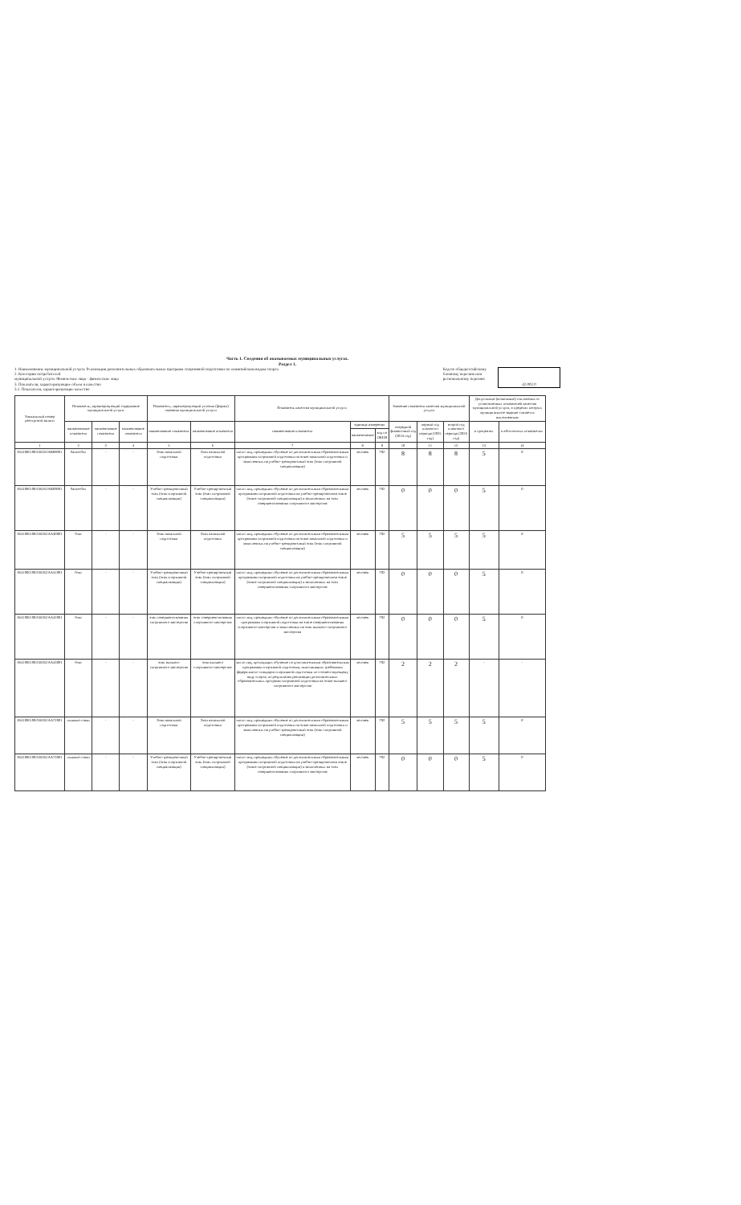Часть 1. Сведения об оказываемых муниципальных услугах.
Раздел 1.
1. Наименование муниципальной услуги: Реализация дополнительных образовательных программ спортивной подготовки по олимпийским видам спорта
2. Категории потребителей
муниципальной услуги: Физические лица - физические лица
3. Показатели, характеризующие объем и качество
3.1. Показатели, характеризующие качество
Код по общероссийскому
базовому перечню или
региональному перечню
42.002.0
| Уникальный номер реестровой записи | Показатель, характеризующий содержание муниципальной услуги | | | Показатель, характеризующий условия (формы) оказания муниципальной услуги | | Показатель качества муниципальной услуги | | | Значение показателя качества муниципальной услуги | | | Допустимые (возможные) отклонения от установленных показателей качества муниципальной услуги, в пределах которых муниципальное задание считается выполненным | |
| --- | --- | --- | --- | --- | --- | --- | --- | --- | --- | --- | --- | --- | --- |
| | наименование показателя | наименование показателя | наименование показателя | наименование показателя | наименование показателя | наименование показателя | единица измерения | | очередной финансовый год (2024 год) | первый год планового периода (2025 год) | второй год планового периода (2026 год) | в процентах | в абсолютных показателях |
| | | | | | | | наименование | код по ОКЕИ | | | | | |
| 1 | 2 | 3 | 4 | 5 | 6 | 7 | 8 | 9 | 10 | 11 | 12 | 13 | 14 |
| 854100О.99.0.БО52АВ08001 | баскетбол | - | - | Этап начальной подготовки | Этап начальной подготовки | число лиц, прошедших обучение по дополнительным образовательным программам спортивной подготовки на этапе начальной подготовки и зачисленных на учебно-тренировочный этап (этап спортивной специализации) | человек | 792 | 8 | 8 | 8 | 5 | 0 |
| 854100О.99.0.БО52АВ09001 | баскетбол | - | - | Учебно-тренировочный этап (этап спортивной специализации) | Учебно-тренировочный этап (этап спортивной специализации) | число лиц, прошедших обучение по дополнительным образовательным программам спортивной подготовки на учебно-тренировочном этапе (этапе спортивной специализации) и зачисленных на этап совершенствования спортивного мастерства | человек | 792 | 0 | 0 | 0 | 5 | 0 |
| 854100О.99.0.БО52АА40001 | бокс | - | - | Этап начальной подготовки | Этап начальной подготовки | число лиц, прошедших обучение по дополнительным образовательным программам спортивной подготовки на этапе начальной подготовки и зачисленных на учебно-тренировочный этап (этап спортивной специализации) | человек | 792 | 5 | 5 | 5 | 5 | 0 |
| 854100О.99.0.БО52АА41001 | бокс | - | - | Учебно-тренировочный этап (этап спортивной специализации) | Учебно-тренировочный этап (этап спортивной специализации) | число лиц, прошедших обучение по дополнительным образовательным программам спортивной подготовки на учебно-тренировочном этапе (этапе спортивной специализации) и зачисленных на этап совершенствования спортивного мастерства | человек | 792 | 0 | 0 | 0 | 5 | 0 |
| 854100О.99.0.БО52АА42001 | бокс | - | - | этап совершенствования спортивного мастерства | этап совершенствования спортивного мастерства | число лиц, прошедших обучение по дополнительным образовательным программам спортивной подготовки на этапе совершенствования спортивного мастерства и зачисленных на этап высшего спортивного мастерства | человек | 792 | 0 | 0 | 0 | 5 | 0 |
| 854100О.99.0.БО52АА43001 | бокс | - | - | этап высшего спортивного мастерства | этап высшего спортивного мастерства | число лиц, проходящих обучение по дополнительным образовательным программам спортивной подготовки, выполнивших требования федерального стандарта спортивной подготовки по соответствующему виду спорта, по результатам реализации дополнительных образовательных программ спортивной подготовки на этапе высшего спортивного мастерства | человек | 792 | 2 | 2 | 2 | - | - |
| 854100О.99.0.БО52АА72001 | лыжные гонки | - | - | Этап начальной подготовки | Этап начальной подготовки | число лиц, прошедших обучение по дополнительным образовательным программам спортивной подготовки на этапе начальной подготовки и зачисленных на учебно-тренировочный этап (этап спортивной специализации) | человек | 792 | 5 | 5 | 5 | 5 | 0 |
| 854100О.99.0.БО52АА73001 | лыжные гонки | - | - | Учебно-тренировочный этап (этап спортивной специализации) | Учебно-тренировочный этап (этап спортивной специализации) | число лиц, прошедших обучение по дополнительным образовательным программам спортивной подготовки на учебно-тренировочном этапе (этапе спортивной специализации) и зачисленных на этап совершенствования спортивного мастерства | человек | 792 | 0 | 0 | 0 | 5 | 0 |